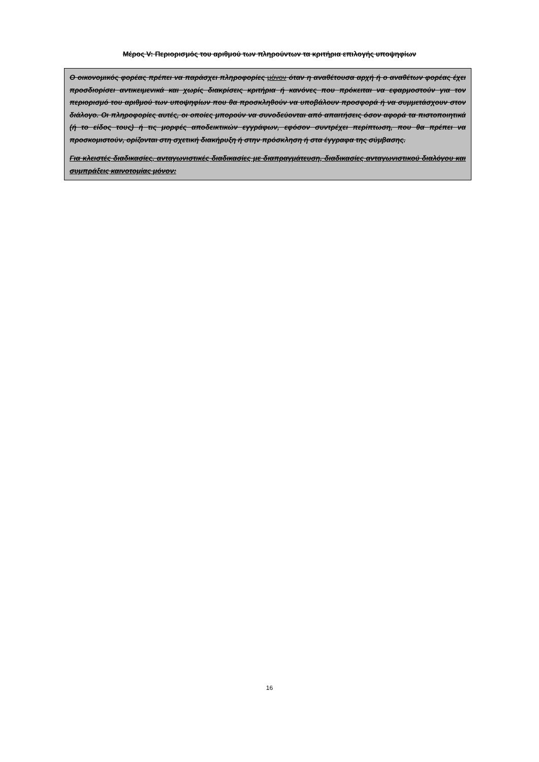Μέρος V: Περιορισμός του αριθμού των πληρούντων τα κριτήρια επιλογής υποψηφίων
Ο οικονομικός φορέας πρέπει να παράσχει πληροφορίες μόνον όταν η αναθέτουσα αρχή ή ο αναθέτων φορέας έχει προσδιορίσει αντικειμενικά και χωρίς διακρίσεις κριτήρια ή κανόνες που πρόκειται να εφαρμοστούν για τον περιορισμό του αριθμού των υποψηφίων που θα προσκληθούν να υποβάλουν προσφορά ή να συμμετάσχουν στον διάλογο. Οι πληροφορίες αυτές, οι οποίες μπορούν να συνοδεύονται από απαιτήσεις όσον αφορά τα πιστοποιητικά (ή το είδος τους) ή τις μορφές αποδεικτικών εγγράφων, εφόσον συντρέχει περίπτωση, που θα πρέπει να προσκομιστούν, ορίζονται στη σχετική διακήρυξη ή στην πρόσκληση ή στα έγγραφα της σύμβασης.
Για κλειστές διαδικασίες, ανταγωνιστικές διαδικασίες με διαπραγμάτευση, διαδικασίες ανταγωνιστικού διαλόγου και συμπράξεις καινοτομίας μόνον:
16